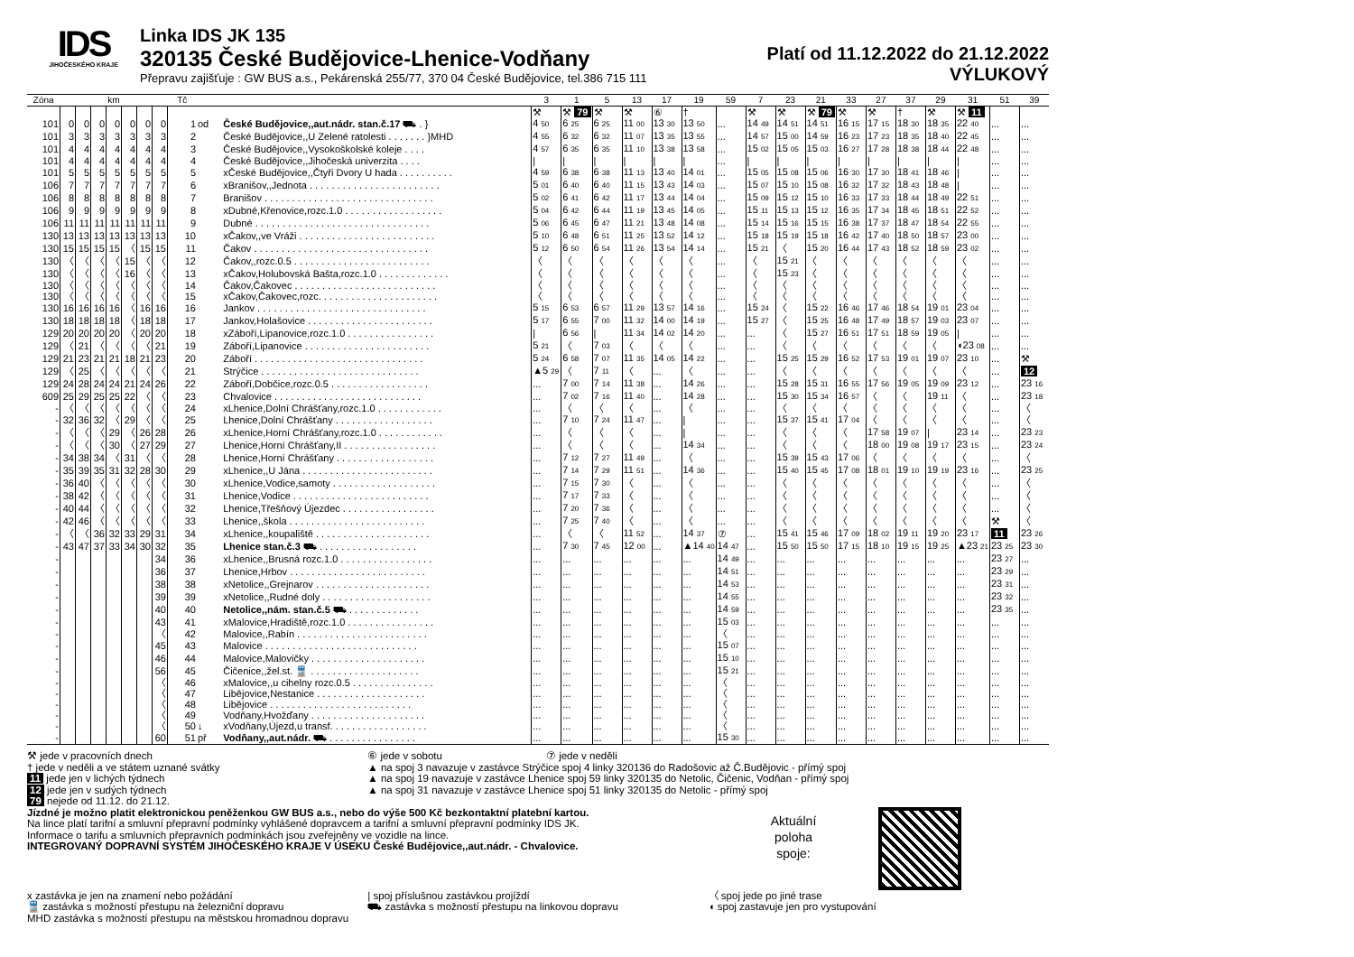IDS
JIHOČESKÉHO KRAJE
Linka IDS JK 135
320135 České Budějovice-Lhenice-Vodňany
Přepravu zajišťuje : GW BUS a.s., Pekárenská 255/77, 370 04 České Budějovice, tel.386 715 111
Platí od 11.12.2022 do 21.12.2022
VÝLUKOVÝ
| Zóna | km | | | | | | | Tč | | | 3 | 1 | 5 | 13 | 17 | 19 | 59 | 7 | 23 | 21 | 33 | 27 | 37 | 29 | 31 | 51 | 39 |
| --- | --- | --- | --- | --- | --- | --- | --- | --- | --- | --- | --- | --- | --- | --- | --- | --- | --- | --- | --- | --- | --- | --- | --- | --- | --- | --- | --- |
| | | | | | | | | | | | ⚒ | ⚒ 79 | ⚒ | ⚒ | ⑥ | † | | ⚒ | ⚒ | ⚒ 79 | ⚒ | ⚒ | † | ⚒ | ⚒ 11 | | |
| 101 | 0 | 0 | 0 | 0 | 0 | 0 | 0 | 1 | od | České Budějovice,,aut.nádr. stan.č.17 ⛟ . } | 4 50 | 6 25 | 6 25 | 11 00 | 13 30 | 13 50 | ... | 14 49 | 14 51 | 14 51 | 16 15 | 17 15 | 18 30 | 18 35 | 22 40 | ... | ... |
| 101 | 3 | 3 | 3 | 3 | 3 | 3 | 3 | 2 | | České Budějovice,,U Zelené ratolesti . . . . . . . }MHD | 4 55 | 6 32 | 6 32 | 11 07 | 13 35 | 13 55 | ... | 14 57 | 15 00 | 14 59 | 16 23 | 17 23 | 18 35 | 18 40 | 22 45 | ... | ... |
| 101 | 4 | 4 | 4 | 4 | 4 | 4 | 4 | 3 | | České Budějovice,,Vysokoškolské koleje . . . . | 4 57 | 6 35 | 6 35 | 11 10 | 13 38 | 13 58 | ... | 15 02 | 15 05 | 15 03 | 16 27 | 17 28 | 18 38 | 18 44 | 22 48 | ... | ... |
| 101 | 4 | 4 | 4 | 4 | 4 | 4 | 4 | 4 | | České Budějovice,,Jihočeská univerzita . . . . | / | / | / | / | / | / | ... | / | / | / | / | / | / | / | / | ... | ... |
| 101 | 5 | 5 | 5 | 5 | 5 | 5 | 5 | 5 | | xČeské Budějovice,,Čtyři Dvory U hada . . . . . . . . . . | 4 59 | 6 38 | 6 38 | 11 13 | 13 40 | 14 01 | ... | 15 05 | 15 08 | 15 06 | 16 30 | 17 30 | 18 41 | 18 46 | / | ... | ... |
| 106 | 7 | 7 | 7 | 7 | 7 | 7 | 7 | 6 | | xBranišov,,Jednota . . . . . . . . . . . . . . . . . . . . . . . . | 5 01 | 6 40 | 6 40 | 11 15 | 13 43 | 14 03 | ... | 15 07 | 15 10 | 15 08 | 16 32 | 17 32 | 18 43 | 18 48 | / | ... | ... |
| 106 | 8 | 8 | 8 | 8 | 8 | 8 | 8 | 7 | | Branišov . . . . . . . . . . . . . . . . . . . . . . . . . . . . . . . | 5 02 | 6 41 | 6 42 | 11 17 | 13 44 | 14 04 | ... | 15 09 | 15 12 | 15 10 | 16 33 | 17 33 | 18 44 | 18 49 | 22 51 | ... | ... |
| 106 | 9 | 9 | 9 | 9 | 9 | 9 | 9 | 8 | | xDubné,Křenovice,rozc.1.0 . . . . . . . . . . . . . . . . . . | 5 04 | 6 42 | 6 44 | 11 19 | 13 45 | 14 05 | ... | 15 11 | 15 13 | 15 12 | 16 35 | 17 34 | 18 45 | 18 51 | 22 52 | ... | ... |
| 106 | 11 | 11 | 11 | 11 | 11 | 11 | 11 | 9 | | Dubné . . . . . . . . . . . . . . . . . . . . . . . . . . . . . . . . | 5 06 | 6 45 | 6 47 | 11 21 | 13 48 | 14 08 | ... | 15 14 | 15 16 | 15 15 | 16 38 | 17 37 | 18 47 | 18 54 | 22 55 | ... | ... |
| 130 | 13 | 13 | 13 | 13 | 13 | 13 | 13 | 10 | | xČakov,,ve Vráži . . . . . . . . . . . . . . . . . . . . . . . . . | 5 10 | 6 48 | 6 51 | 11 25 | 13 52 | 14 12 | ... | 15 18 | 15 19 | 15 18 | 16 42 | 17 40 | 18 50 | 18 57 | 23 00 | ... | ... |
| 130 | 15 | 15 | 15 | 15 | 〈 | 15 | 15 | 11 | | Čakov . . . . . . . . . . . . . . . . . . . . . . . . . . . . . . . . | 5 12 | 6 50 | 6 54 | 11 26 | 13 54 | 14 14 | ... | 15 21 | 〈 | 15 20 | 16 44 | 17 43 | 18 52 | 18 59 | 23 02 | ... | ... |
| 130 | 〈 | 〈 | 〈 | 〈 | 15 | 〈 | 〈 | 12 | | Čakov,,rozc.0.5 . . . . . . . . . . . . . . . . . . . . . . . . . | 〈 | 〈 | 〈 | 〈 | 〈 | 〈 | ... | 〈 | 15 21 | 〈 | 〈 | 〈 | 〈 | 〈 | 〈 | ... | ... |
| 130 | 〈 | 〈 | 〈 | 〈 | 16 | 〈 | 〈 | 13 | | xČakov,Holubovská Bašta,rozc.1.0 . . . . . . . . . . . . . | 〈 | 〈 | 〈 | 〈 | 〈 | 〈 | ... | 〈 | 15 23 | 〈 | 〈 | 〈 | 〈 | 〈 | 〈 | ... | ... |
| 130 | 〈 | 〈 | 〈 | 〈 | 〈 | 〈 | 〈 | 14 | | Čakov,Čakovec . . . . . . . . . . . . . . . . . . . . . . . . . . | 〈 | 〈 | 〈 | 〈 | 〈 | 〈 | ... | 〈 | 〈 | 〈 | 〈 | 〈 | 〈 | 〈 | 〈 | ... | ... |
| 130 | 〈 | 〈 | 〈 | 〈 | 〈 | 〈 | 〈 | 15 | | xČakov,Čakovec,rozc. . . . . . . . . . . . . . . . . . . . . . | 〈 | 〈 | 〈 | 〈 | 〈 | 〈 | ... | 〈 | 〈 | 〈 | 〈 | 〈 | 〈 | 〈 | 〈 | ... | ... |
| 130 | 16 | 16 | 16 | 16 | 〈 | 16 | 16 | 16 | | Jankov . . . . . . . . . . . . . . . . . . . . . . . . . . . . . . . | 5 15 | 6 53 | 6 57 | 11 29 | 13 57 | 14 16 | ... | 15 24 | 〈 | 15 22 | 16 46 | 17 46 | 18 54 | 19 01 | 23 04 | ... | ... |
| 130 | 18 | 18 | 18 | 18 | 〈 | 18 | 18 | 17 | | Jankov,Holašovice . . . . . . . . . . . . . . . . . . . . . . . | 5 17 | 6 55 | 7 00 | 11 32 | 14 00 | 14 19 | ... | 15 27 | 〈 | 15 25 | 16 48 | 17 49 | 18 57 | 19 03 | 23 07 | ... | ... |
| 129 | 20 | 20 | 20 | 20 | 〈 | 20 | 20 | 18 | | xZáboří,Lipanovice,rozc.1.0 . . . . . . . . . . . . . . . . | / | 6 56 | / | 11 34 | 14 02 | 14 20 | ... | ... | 〈 | 15 27 | 16 51 | 17 51 | 18 59 | 19 05 | / | ... | ... |
| 129 | 〈 | 21 | 〈 | 〈 | 〈 | 〈 | 21 | 19 | | Záboří,Lipanovice . . . . . . . . . . . . . . . . . . . . . . . | 5 21 | 〈 | 7 03 | 〈 | 〈 | 〈 | ... | ... | 〈 | 〈 | 〈 | 〈 | 〈 | 〈 | ◖23 08 | ... | ... |
| 129 | 21 | 23 | 21 | 21 | 18 | 21 | 23 | 20 | | Záboří . . . . . . . . . . . . . . . . . . . . . . . . . . . . . . . | 5 24 | 6 58 | 7 07 | 11 35 | 14 05 | 14 22 | ... | ... | 15 25 | 15 29 | 16 52 | 17 53 | 19 01 | 19 07 | 23 10 | ... | ⚒ |
| 129 | 〈 | 25 | 〈 | 〈 | 〈 | 〈 | 〈 | 21 | | Strýčice . . . . . . . . . . . . . . . . . . . . . . . . . . . . . | ▲5 29 | 〈 | 7 11 | 〈 | ... | 〈 | ... | ... | 〈 | 〈 | 〈 | 〈 | 〈 | 〈 | 〈 | ... | 12 |
| 129 | 24 | 28 | 24 | 24 | 21 | 24 | 26 | 22 | | Záboří,Dobčice,rozc.0.5 . . . . . . . . . . . . . . . . . . | ... | 7 00 | 7 14 | 11 38 | ... | 14 26 | ... | ... | 15 28 | 15 31 | 16 55 | 17 56 | 19 05 | 19 09 | 23 12 | ... | 23 16 |
| 609 | 25 | 29 | 25 | 25 | 22 | 〈 | 〈 | 23 | | Chvalovice . . . . . . . . . . . . . . . . . . . . . . . . . . . | ... | 7 02 | 7 16 | 11 40 | ... | 14 28 | ... | ... | 15 30 | 15 34 | 16 57 | 〈 | 〈 | 19 11 | 〈 | ... | 23 18 |
| - | 〈 | 〈 | 〈 | 〈 | 〈 | 〈 | 〈 | 24 | | xLhenice,Dolní Chrášťany,rozc.1.0 . . . . . . . . . . . . | ... | 〈 | 〈 | 〈 | ... | 〈 | ... | ... | 〈 | 〈 | 〈 | 〈 | 〈 | 〈 | 〈 | ... | 〈 |
| - | 32 | 36 | 32 | 〈 | 29 | 〈 | 〈 | 25 | | Lhenice,Dolní Chrášťany . . . . . . . . . . . . . . . . . . | ... | 7 10 | 7 24 | 11 47 | ... | / | ... | ... | 15 37 | 15 41 | 17 04 | 〈 | 〈 | 〈 | 〈 | ... | 〈 |
| - | 〈 | 〈 | 〈 | 29 | 〈 | 26 | 28 | 26 | | xLhenice,Horní Chrášťany,rozc.1.0 . . . . . . . . . . . . | ... | 〈 | 〈 | 〈 | ... | / | ... | ... | 〈 | 〈 | 〈 | 17 58 | 19 07 | / | 23 14 | ... | 23 23 |
| - | 〈 | 〈 | 〈 | 30 | 〈 | 27 | 29 | 27 | | Lhenice,Horní Chrášťany,II . . . . . . . . . . . . . . . . . | ... | 〈 | 〈 | 〈 | ... | 14 34 | ... | ... | 〈 | 〈 | 〈 | 18 00 | 19 08 | 19 17 | 23 15 | ... | 23 24 |
| - | 34 | 38 | 34 | 〈 | 31 | 〈 | 〈 | 28 | | Lhenice,Horní Chrášťany . . . . . . . . . . . . . . . . . . | ... | 7 12 | 7 27 | 11 49 | ... | 〈 | ... | ... | 15 39 | 15 43 | 17 06 | 〈 | 〈 | 〈 | 〈 | ... | 〈 |
| - | 35 | 39 | 35 | 31 | 32 | 28 | 30 | 29 | | xLhenice,,U Jána . . . . . . . . . . . . . . . . . . . . . . . . | ... | 7 14 | 7 29 | 11 51 | ... | 14 36 | ... | ... | 15 40 | 15 45 | 17 08 | 18 01 | 19 10 | 19 19 | 23 16 | ... | 23 25 |
| - | 36 | 40 | 〈 | 〈 | 〈 | 〈 | 〈 | 30 | | xLhenice,Vodice,samoty . . . . . . . . . . . . . . . . . . . | ... | 7 15 | 7 30 | 〈 | ... | 〈 | ... | ... | 〈 | 〈 | 〈 | 〈 | 〈 | 〈 | 〈 | ... | 〈 |
| - | 38 | 42 | 〈 | 〈 | 〈 | 〈 | 〈 | 31 | | Lhenice,Vodice . . . . . . . . . . . . . . . . . . . . . . . . . | ... | 7 17 | 7 33 | 〈 | ... | 〈 | ... | ... | 〈 | 〈 | 〈 | 〈 | 〈 | 〈 | 〈 | ... | 〈 |
| - | 40 | 44 | 〈 | 〈 | 〈 | 〈 | 〈 | 32 | | Lhenice,Třešňový Újezdec . . . . . . . . . . . . . . . . . | ... | 7 20 | 7 36 | 〈 | ... | 〈 | ... | ... | 〈 | 〈 | 〈 | 〈 | 〈 | 〈 | 〈 | ... | 〈 |
| - | 42 | 46 | 〈 | 〈 | 〈 | 〈 | 〈 | 33 | | Lhenice,,škola . . . . . . . . . . . . . . . . . . . . . . . . . | ... | 7 25 | 7 40 | 〈 | ... | 〈 | ... | ... | 〈 | 〈 | 〈 | 〈 | 〈 | 〈 | 〈 | ⚒ | 〈 |
| - | 〈 | 〈 | 36 | 32 | 33 | 29 | 31 | 34 | | xLhenice,,koupaliště . . . . . . . . . . . . . . . . . . . . . | ... | 〈 | 〈 | 11 52 | ... | 14 37 | ⑦ | ... | 15 41 | 15 46 | 17 09 | 18 02 | 19 11 | 19 20 | 23 17 | 11 | 23 26 |
| - | 43 | 47 | 37 | 33 | 34 | 30 | 32 | 35 | | Lhenice stan.č.3 ⛟ . . . . . . . . . . . . . . . . . . | ... | 7 30 | 7 45 | 12 00 | ... | ▲14 40 | 14 47 | ... | 15 50 | 15 50 | 17 15 | 18 10 | 19 15 | 19 25 | ▲23 21 | 23 25 | 23 30 |
| - | | | | | | | 34 | 36 | | xLhenice,,Brusná rozc.1.0 . . . . . . . . . . . . . . . . . | ... | ... | ... | ... | ... | ... | 14 49 | ... | ... | ... | ... | ... | ... | ... | ... | 23 27 | ... |
| - | | | | | | | 36 | 37 | | Lhenice,Hrbov . . . . . . . . . . . . . . . . . . . . . . . . . | ... | ... | ... | ... | ... | ... | 14 51 | ... | ... | ... | ... | ... | ... | ... | ... | 23 29 | ... |
| - | | | | | | | 38 | 38 | | xNetolice,,Grejnarov . . . . . . . . . . . . . . . . . . . . . | ... | ... | ... | ... | ... | ... | 14 53 | ... | ... | ... | ... | ... | ... | ... | ... | 23 31 | ... |
| - | | | | | | | 39 | 39 | | xNetolice,,Rudné doly . . . . . . . . . . . . . . . . . . . . | ... | ... | ... | ... | ... | ... | 14 55 | ... | ... | ... | ... | ... | ... | ... | ... | 23 32 | ... |
| - | | | | | | | 40 | 40 | | Netolice,,nám. stan.č.5 ⛟ . . . . . . . . . . . . . | ... | ... | ... | ... | ... | ... | 14 59 | ... | ... | ... | ... | ... | ... | ... | ... | 23 35 | ... |
| - | | | | | | | 43 | 41 | | xMalovice,Hradiště,rozc.1.0 . . . . . . . . . . . . . . . . | ... | ... | ... | ... | ... | ... | 15 03 | ... | ... | ... | ... | ... | ... | ... | ... | ... | ... |
| - | | | | | | | 〈 | 42 | | Malovice,,Rabín . . . . . . . . . . . . . . . . . . . . . . . . | ... | ... | ... | ... | ... | ... | 〈 | ... | ... | ... | ... | ... | ... | ... | ... | ... | ... |
| - | | | | | | | 45 | 43 | | Malovice . . . . . . . . . . . . . . . . . . . . . . . . . . . . | ... | ... | ... | ... | ... | ... | 15 07 | ... | ... | ... | ... | ... | ... | ... | ... | ... | ... |
| - | | | | | | | 46 | 44 | | Malovice,Malovičky . . . . . . . . . . . . . . . . . . . . . | ... | ... | ... | ... | ... | ... | 15 10 | ... | ... | ... | ... | ... | ... | ... | ... | ... | ... |
| - | | | | | | | 56 | 45 | | Čičenice,,žel.st. 🚆 . . . . . . . . . . . . . . . . . . . . | ... | ... | ... | ... | ... | ... | 15 21 | ... | ... | ... | ... | ... | ... | ... | ... | ... | ... |
| - | | | | | | | 〈 | 46 | | xMalovice,,u cihelny rozc.0.5 . . . . . . . . . . . . . . . | ... | ... | ... | ... | ... | ... | 〈 | ... | ... | ... | ... | ... | ... | ... | ... | ... | ... |
| - | | | | | | | 〈 | 47 | | Libějovice,Nestanice . . . . . . . . . . . . . . . . . . . . | ... | ... | ... | ... | ... | ... | 〈 | ... | ... | ... | ... | ... | ... | ... | ... | ... | ... |
| - | | | | | | | 〈 | 48 | | Libějovice . . . . . . . . . . . . . . . . . . . . . . . . . . | ... | ... | ... | ... | ... | ... | 〈 | ... | ... | ... | ... | ... | ... | ... | ... | ... | ... |
| - | | | | | | | 〈 | 49 | | Vodňany,Hvožďany . . . . . . . . . . . . . . . . . . . . . | ... | ... | ... | ... | ... | ... | 〈 | ... | ... | ... | ... | ... | ... | ... | ... | ... | ... |
| - | | | | | | | 〈 | 50 | ↓ | xVodňany,Újezd,u transf. . . . . . . . . . . . . . . . . . | ... | ... | ... | ... | ... | ... | 〈 | ... | ... | ... | ... | ... | ... | ... | ... | ... | ... |
| - | | | | | | | 60 | 51 | př | Vodňany,,aut.nádr. ⛟ . . . . . . . . . . . . . . . . | ... | ... | ... | ... | ... | ... | 15 30 | ... | ... | ... | ... | ... | ... | ... | ... | ... | ... |
⚒ jede v pracovních dnech
† jede v neděli a ve státem uznané svátky
11 jede jen v lichých týdnech
12 jede jen v sudých týdnech
79 nejede od 11.12. do 21.12.
⑥ jede v sobotu ⑦ jede v neděli
▲ na spoj 3 navazuje v zastávce Strýčice spoj 4 linky 320136 do Radošovic až Č.Budějovic - přímý spoj
▲ na spoj 19 navazuje v zastávce Lhenice spoj 59 linky 320135 do Netolic, Čičenic, Vodňan - přímý spoj
▲ na spoj 31 navazuje v zastávce Lhenice spoj 51 linky 320135 do Netolic - přímý spoj
Jízdné je možno platit elektronickou peněženkou GW BUS a.s., nebo do výše 500 Kč bezkontaktní platební kartou.
Na lince platí tarifní a smluvní přepravní podmínky vyhlášené dopravcem a tarifní a smluvní přepravní podmínky IDS JK.
Informace o tarifu a smluvních přepravních podmínkách jsou zveřejněny ve vozidle na lince.
INTEGROVANÝ DOPRAVNÍ SYSTÉM JIHOČESKÉHO KRAJE V ÚSEKU České Budějovice,,aut.nádr. - Chvalovice.
Aktuální
poloha
spoje:
x zastávka je jen na znamení nebo požádání
🚆 zastávka s možností přestupu na železniční dopravu
MHD zastávka s možností přestupu na městskou hromadnou dopravu
| spoj příslušnou zastávkou projíždí
⛟ zastávka s možností přestupu na linkovou dopravu
〈 spoj jede po jiné trase
◖ spoj zastavuje jen pro vystupování